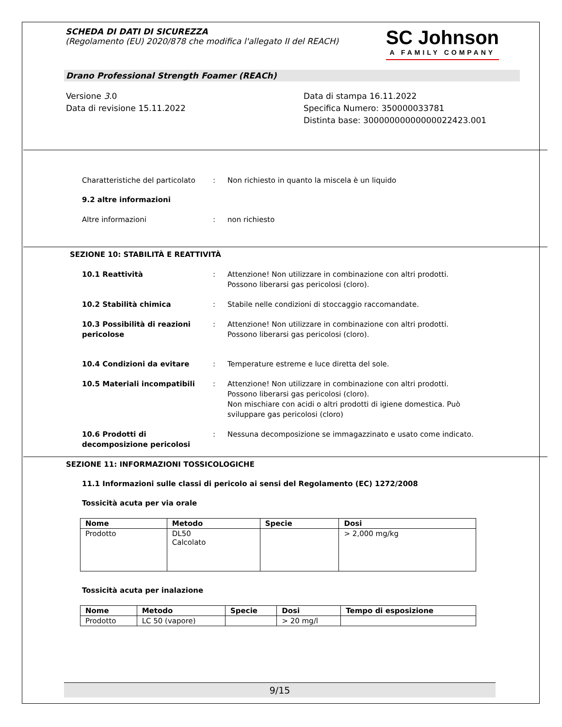SCHEDA DI DATI DI SICUREZZA
(Regolamento (EU) 2020/878 che modifica l'allegato II del REACH)
SC Johnson
A FAMILY COMPANY
Drano Professional Strength Foamer (REACh)
Versione 3.0
Data di revisione 15.11.2022
Data di stampa 16.11.2022
Specifica Numero: 350000033781
Distinta base: 30000000000000022423.001
Charatteristiche del particolato
: Non richiesto in quanto la miscela è un liquido
9.2 altre informazioni
Altre informazioni : non richiesto
SEZIONE 10: STABILITÀ E REATTIVITÀ
10.1 Reattività : Attenzione! Non utilizzare in combinazione con altri prodotti. Possono liberarsi gas pericolosi (cloro).
10.2 Stabilità chimica : Stabile nelle condizioni di stoccaggio raccomandate.
10.3 Possibilità di reazioni pericolose
: Attenzione! Non utilizzare in combinazione con altri prodotti. Possono liberarsi gas pericolosi (cloro).
10.4 Condizioni da evitare : Temperature estreme e luce diretta del sole.
10.5 Materiali incompatibili : Attenzione! Non utilizzare in combinazione con altri prodotti. Possono liberarsi gas pericolosi (cloro).
Non mischiare con acidi o altri prodotti di igiene domestica. Può sviluppare gas pericolosi (cloro)
10.6 Prodotti di decomposizione pericolosi
: Nessuna decomposizione se immagazzinato e usato come indicato.
SEZIONE 11: INFORMAZIONI TOSSICOLOGICHE
11.1 Informazioni sulle classi di pericolo ai sensi del Regolamento (EC) 1272/2008
Tossicità acuta per via orale
| Nome | Metodo | Specie | Dosi |
| --- | --- | --- | --- |
| Prodotto | DL50 Calcolato | | > 2,000 mg/kg |
Tossicità acuta per inalazione
| Nome | Metodo | Specie | Dosi | Tempo di esposizione |
| --- | --- | --- | --- | --- |
| Prodotto | LC 50 (vapore) | | > 20 mg/l | |
9/15